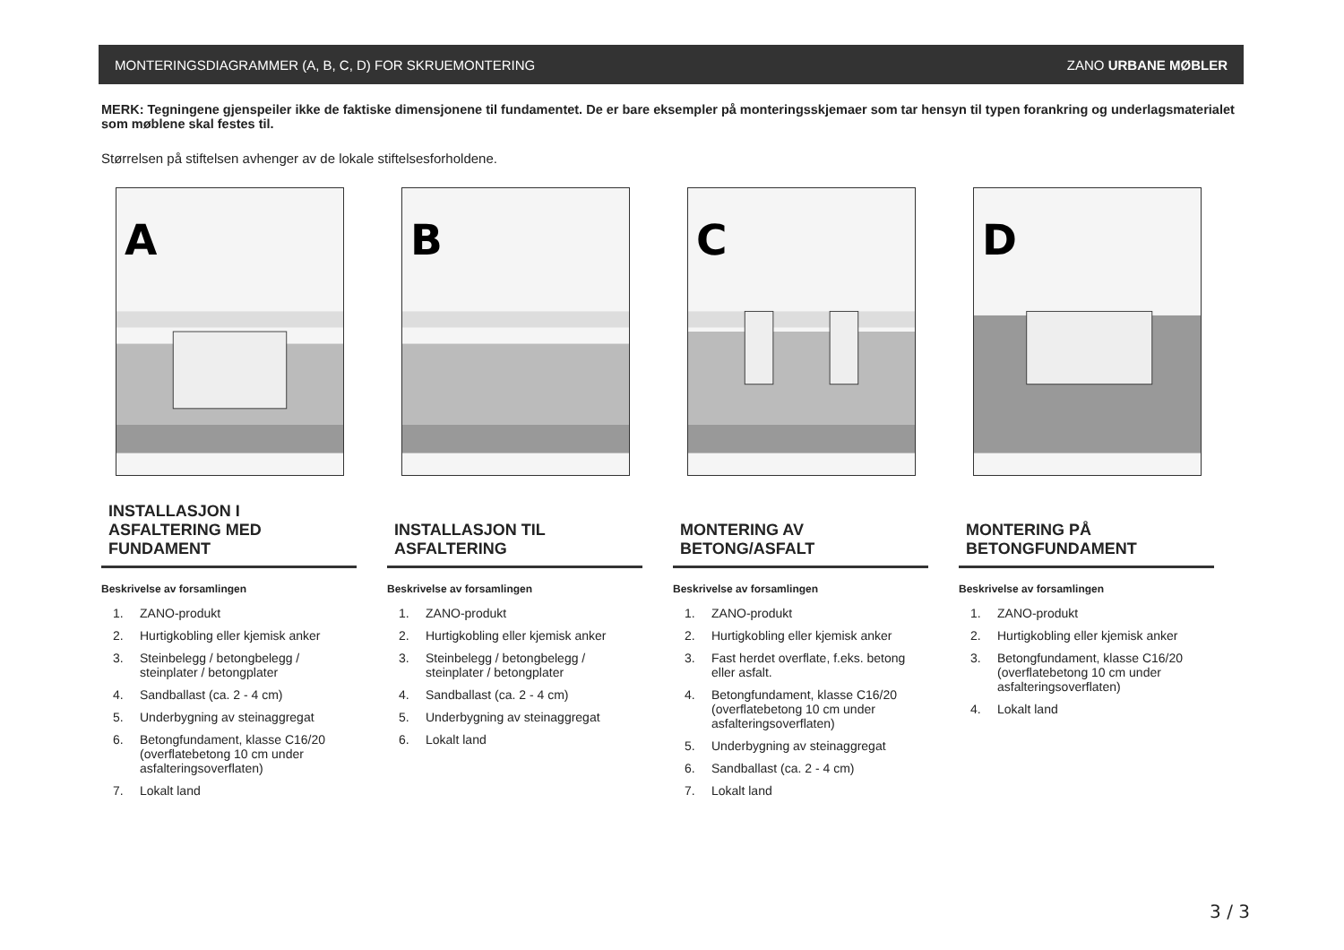MONTERINGSDIAGRAMMER (A, B, C, D) FOR SKRUEMONTERING ZANO URBANE MØBLER
MERK: Tegningene gjenspeiler ikke de faktiske dimensjonene til fundamentet. De er bare eksempler på monteringsskjemaer som tar hensyn til typen forankring og underlagsmaterialet som møblene skal festes til.
Størrelsen på stiftelsen avhenger av de lokale stiftelsesforholdene.
A
INSTALLASJON I ASFALTERING MED FUNDAMENT
Beskrivelse av forsamlingen
1. ZANO-produkt
2. Hurtigkobling eller kjemisk anker
3. Steinbelegg / betongbelegg / steinplater / betongplater
4. Sandballast (ca. 2 - 4 cm)
5. Underbygning av steinaggregat
6. Betongfundament, klasse C16/20 (overflatebetong 10 cm under asfalteringsoverflaten)
7. Lokalt land
B
INSTALLASJON TIL ASFALTERING
Beskrivelse av forsamlingen
1. ZANO-produkt
2. Hurtigkobling eller kjemisk anker
3. Steinbelegg / betongbelegg / steinplater / betongplater
4. Sandballast (ca. 2 - 4 cm)
5. Underbygning av steinaggregat
6. Lokalt land
C
MONTERING AV BETONG/ASFALT
Beskrivelse av forsamlingen
1. ZANO-produkt
2. Hurtigkobling eller kjemisk anker
3. Fast herdet overflate, f.eks. betong eller asfalt.
4. Betongfundament, klasse C16/20 (overflatebetong 10 cm under asfalteringsoverflaten)
5. Underbygning av steinaggregat
6. Sandballast (ca. 2 - 4 cm)
7. Lokalt land
D
MONTERING PÅ BETONGFUNDAMENT
Beskrivelse av forsamlingen
1. ZANO-produkt
2. Hurtigkobling eller kjemisk anker
3. Betongfundament, klasse C16/20 (overflatebetong 10 cm under asfalteringsoverflaten)
4. Lokalt land
3 / 3